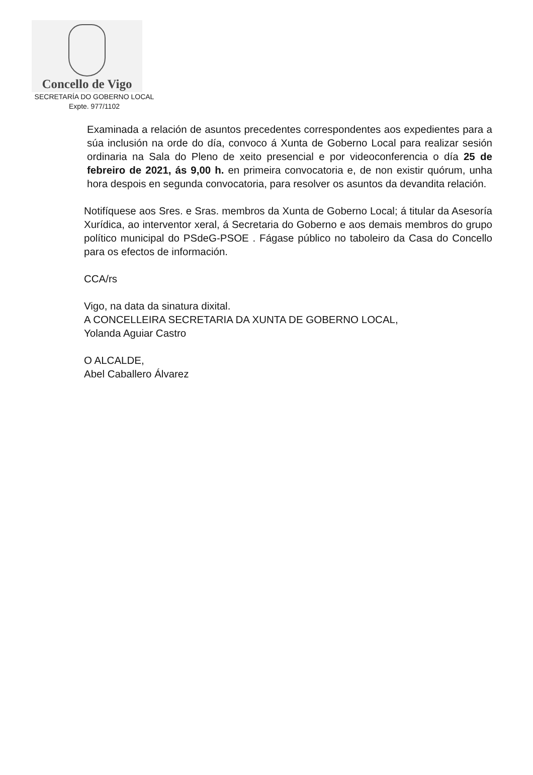Concello de Vigo
SECRETARÍA DO GOBERNO LOCAL
Expte. 977/1102
Examinada a relación de asuntos precedentes correspondentes aos expedientes para a súa inclusión na orde do día, convoco á Xunta de Goberno Local para realizar sesión ordinaria na Sala do Pleno de xeito presencial e por videoconferencia o día 25 de febreiro de 2021, ás 9,00 h. en primeira convocatoria e, de non existir quórum, unha hora despois en segunda convocatoria, para resolver os asuntos da devandita relación.
Notifíquese aos Sres. e Sras. membros da Xunta de Goberno Local; á titular da Asesoría Xurídica, ao interventor xeral, á Secretaria do Goberno e aos demais membros do grupo político municipal do PSdeG-PSOE . Fágase público no taboleiro da Casa do Concello para os efectos de información.
CCA/rs
Vigo, na data da sinatura dixital.
A CONCELLEIRA SECRETARIA DA XUNTA DE GOBERNO LOCAL,
Yolanda Aguiar Castro
O ALCALDE,
Abel Caballero Álvarez